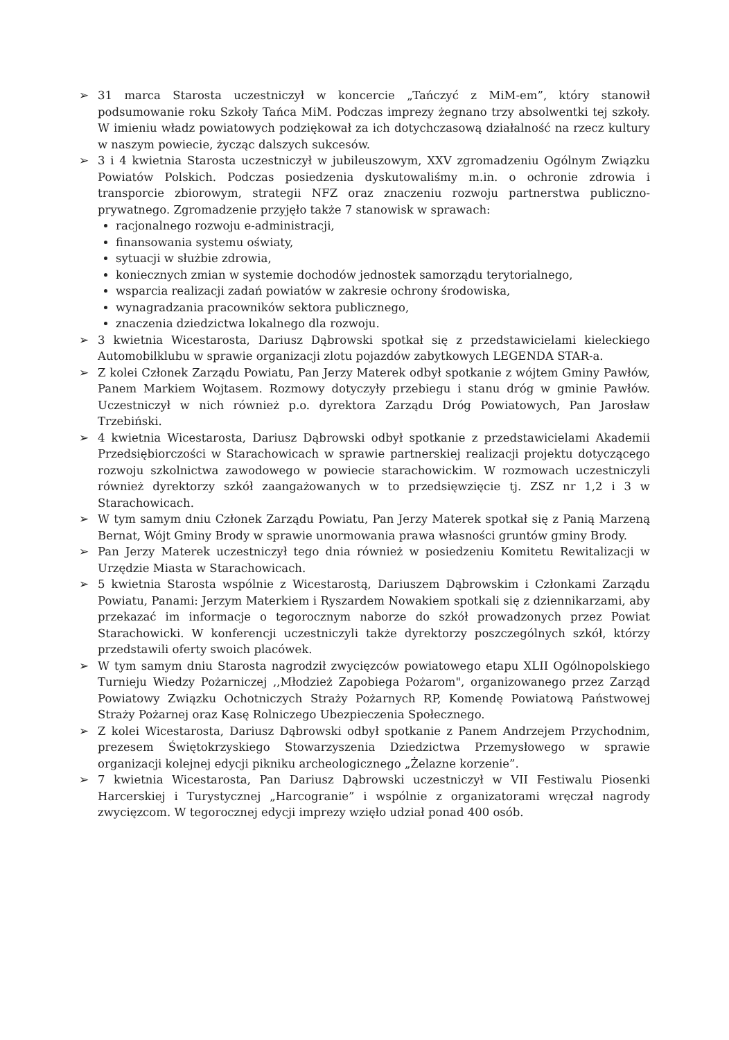➢ 31 marca Starosta uczestniczył w koncercie „Tańczyć z MiM-em”, który stanowił podsumowanie roku Szkoły Tańca MiM. Podczas imprezy żegnano trzy absolwentki tej szkoły. W imieniu władz powiatowych podziękował za ich dotychczasową działalność na rzecz kultury w naszym powiecie, życząc dalszych sukcesów.
➢ 3 i 4 kwietnia Starosta uczestniczył w jubileuszowym, XXV zgromadzeniu Ogólnym Związku Powiatów Polskich. Podczas posiedzenia dyskutowaliśmy m.in. o ochronie zdrowia i transporcie zbiorowym, strategii NFZ oraz znaczeniu rozwoju partnerstwa publiczno-prywatnego. Zgromadzenie przyjęło także 7 stanowisk w sprawach:
racjonalnego rozwoju e-administracji,
finansowania systemu oświaty,
sytuacji w służbie zdrowia,
koniecznych zmian w systemie dochodów jednostek samorządu terytorialnego,
wsparcia realizacji zadań powiatów w zakresie ochrony środowiska,
wynagradzania pracowników sektora publicznego,
znaczenia dziedzictwa lokalnego dla rozwoju.
➢ 3 kwietnia Wicestarosta, Dariusz Dąbrowski spotkał się z przedstawicielami kieleckiego Automobilklubu w sprawie organizacji zlotu pojazdów zabytkowych LEGENDA STAR-a.
➢ Z kolei Członek Zarządu Powiatu, Pan Jerzy Materek odbył spotkanie z wójtem Gminy Pawłów, Panem Markiem Wojtasem. Rozmowy dotyczyły przebiegu i stanu dróg w gminie Pawłów. Uczestniczył w nich również p.o. dyrektora Zarządu Dróg Powiatowych, Pan Jarosław Trzebiński.
➢ 4 kwietnia Wicestarosta, Dariusz Dąbrowski odbył spotkanie z przedstawicielami Akademii Przedsiębiorczości w Starachowicach w sprawie partnerskiej realizacji projektu dotyczącego rozwoju szkolnictwa zawodowego w powiecie starachowickim. W rozmowach uczestniczyli również dyrektorzy szkół zaangażowanych w to przedsięwzięcie tj. ZSZ nr 1,2 i 3 w Starachowicach.
➢ W tym samym dniu Członek Zarządu Powiatu, Pan Jerzy Materek spotkał się z Panią Marzeną Bernat, Wójt Gminy Brody w sprawie unormowania prawa własności gruntów gminy Brody.
➢ Pan Jerzy Materek uczestniczył tego dnia również w posiedzeniu Komitetu Rewitalizacji w Urzędzie Miasta w Starachowicach.
➢ 5 kwietnia Starosta wspólnie z Wicestarostą, Dariuszem Dąbrowskim i Członkami Zarządu Powiatu, Panami: Jerzym Materkiem i Ryszardem Nowakiem spotkali się z dziennikarzami, aby przekazać im informacje o tegorocznym naborze do szkół prowadzonych przez Powiat Starachowicki. W konferencji uczestniczyli także dyrektorzy poszczególnych szkół, którzy przedstawili oferty swoich placówek.
➢ W tym samym dniu Starosta nagrodził zwycięzców powiatowego etapu XLII Ogólnopolskiego Turnieju Wiedzy Pożarniczej ,,Młodzież Zapobiega Pożarom", organizowanego przez Zarząd Powiatowy Związku Ochotniczych Straży Pożarnych RP, Komendę Powiatową Państwowej Straży Pożarnej oraz Kasę Rolniczego Ubezpieczenia Społecznego.
➢ Z kolei Wicestarosta, Dariusz Dąbrowski odbył spotkanie z Panem Andrzejem Przychodnim, prezesem Świętokrzyskiego Stowarzyszenia Dziedzictwa Przemysłowego w sprawie organizacji kolejnej edycji pikniku archeologicznego „Żelazne korzenie”.
➢ 7 kwietnia Wicestarosta, Pan Dariusz Dąbrowski uczestniczył w VII Festiwalu Piosenki Harcerskiej i Turystycznej „Harcogranie” i wspólnie z organizatorami wręczał nagrody zwycięzcom. W tegorocznej edycji imprezy wzięło udział ponad 400 osób.